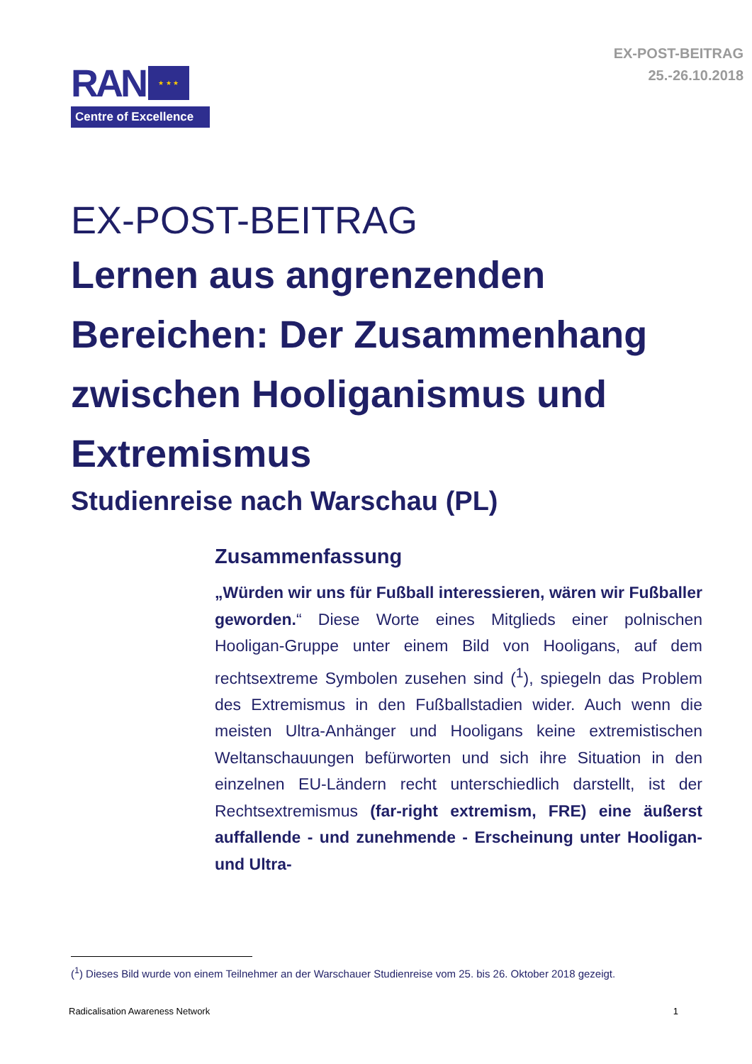RAN
★ ★ ★
Centre of Excellence
EX-POST-BEITRAG
25.-26.10.2018
EX-POST-BEITRAG
Lernen aus angrenzenden Bereichen: Der Zusammenhang zwischen Hooliganismus und Extremismus
Studienreise nach Warschau (PL)
Zusammenfassung
„Würden wir uns für Fußball interessieren, wären wir Fußballer geworden.“ Diese Worte eines Mitglieds einer polnischen Hooligan-Gruppe unter einem Bild von Hooligans, auf dem rechtsextreme Symbolen zusehen sind (<sup>1</sup>), spiegeln das Problem des Extremismus in den Fußballstadien wider. Auch wenn die meisten Ultra-Anhänger und Hooligans keine extremistischen Weltanschauungen befürworten und sich ihre Situation in den einzelnen EU-Ländern recht unterschiedlich darstellt, ist der Rechtsextremismus (far-right extremism, FRE) eine äußerst auffallende - und zunehmende - Erscheinung unter Hooligan- und Ultra-
(<sup>1</sup>) Dieses Bild wurde von einem Teilnehmer an der Warschauer Studienreise vom 25. bis 26. Oktober 2018 gezeigt.
Radicalisation Awareness Network 1